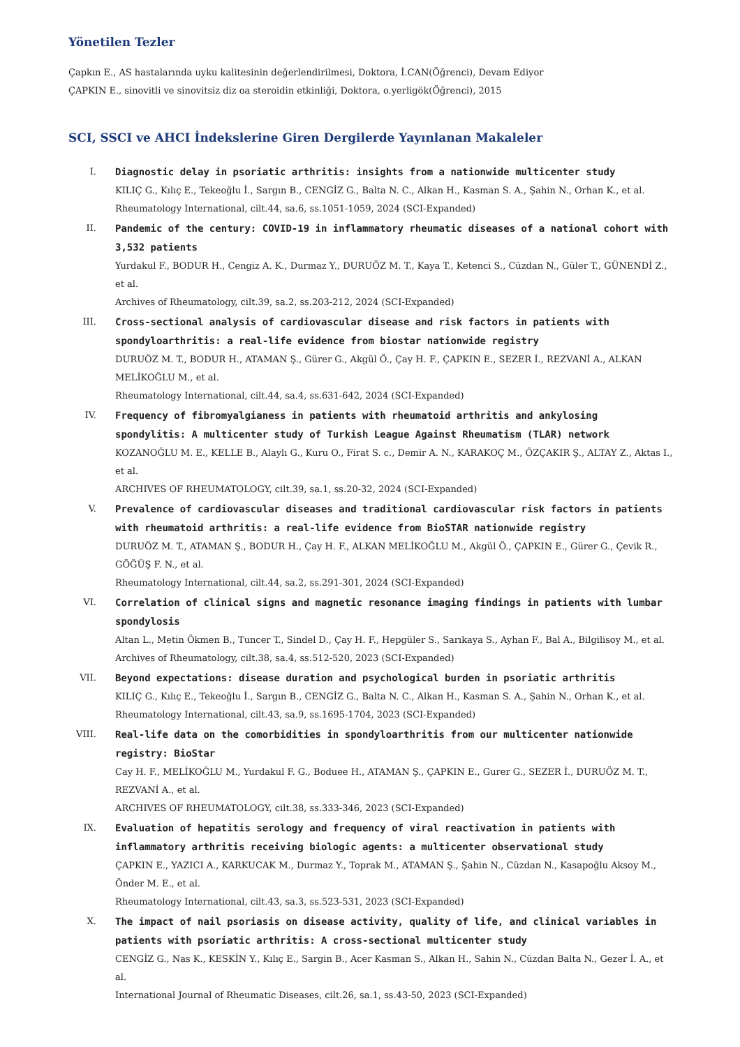Yönetilen Tezler
Çapkın E., AS hastalarında uyku kalitesinin değerlendirilmesi, Doktora, İ.CAN(Öğrenci), Devam Ediyor
ÇAPKIN E., sinovitli ve sinovitsiz diz oa steroidin etkinliği, Doktora, o.yerligök(Öğrenci), 2015
SCI, SSCI ve AHCI İndekslerine Giren Dergilerde Yayınlanan Makaleler
I. Diagnostic delay in psoriatic arthritis: insights from a nationwide multicenter study
KILIÇ G., Kılıç E., Tekeoğlu İ., Sargın B., CENGİZ G., Balta N. C., Alkan H., Kasman S. A., Şahin N., Orhan K., et al.
Rheumatology International, cilt.44, sa.6, ss.1051-1059, 2024 (SCI-Expanded)
II. Pandemic of the century: COVID-19 in inflammatory rheumatic diseases of a national cohort with 3,532 patients
Yurdakul F., BODUR H., Cengiz A. K., Durmaz Y., DURUÖZ M. T., Kaya T., Ketenci S., Cüzdan N., Güler T., GÜNENDİ Z., et al.
Archives of Rheumatology, cilt.39, sa.2, ss.203-212, 2024 (SCI-Expanded)
III. Cross-sectional analysis of cardiovascular disease and risk factors in patients with spondyloarthritis: a real-life evidence from biostar nationwide registry
DURUÖZ M. T., BODUR H., ATAMAN Ş., Gürer G., Akgül Ö., Çay H. F., ÇAPKIN E., SEZER İ., REZVANİ A., ALKAN MELİKOĞLU M., et al.
Rheumatology International, cilt.44, sa.4, ss.631-642, 2024 (SCI-Expanded)
IV. Frequency of fibromyalgianess in patients with rheumatoid arthritis and ankylosing spondylitis: A multicenter study of Turkish League Against Rheumatism (TLAR) network
KOZANOĞLU M. E., KELLE B., Alaylı G., Kuru O., Firat S. c., Demir A. N., KARAKOÇ M., ÖZÇAKIR Ş., ALTAY Z., Aktas I., et al.
ARCHIVES OF RHEUMATOLOGY, cilt.39, sa.1, ss.20-32, 2024 (SCI-Expanded)
V. Prevalence of cardiovascular diseases and traditional cardiovascular risk factors in patients with rheumatoid arthritis: a real-life evidence from BioSTAR nationwide registry
DURUÖZ M. T., ATAMAN Ş., BODUR H., Çay H. F., ALKAN MELİKOĞLU M., Akgül Ö., ÇAPKIN E., Gürer G., Çevik R., GÖĞÜŞ F. N., et al.
Rheumatology International, cilt.44, sa.2, ss.291-301, 2024 (SCI-Expanded)
VI. Correlation of clinical signs and magnetic resonance imaging findings in patients with lumbar spondylosis
Altan L., Metin Ökmen B., Tuncer T., Sindel D., Çay H. F., Hepgüler S., Sarıkaya S., Ayhan F., Bal A., Bilgilisoy M., et al.
Archives of Rheumatology, cilt.38, sa.4, ss.512-520, 2023 (SCI-Expanded)
VII. Beyond expectations: disease duration and psychological burden in psoriatic arthritis
KILIÇ G., Kılıç E., Tekeoğlu İ., Sargın B., CENGİZ G., Balta N. C., Alkan H., Kasman S. A., Şahin N., Orhan K., et al.
Rheumatology International, cilt.43, sa.9, ss.1695-1704, 2023 (SCI-Expanded)
VIII. Real-life data on the comorbidities in spondyloarthritis from our multicenter nationwide registry: BioStar
Cay H. F., MELİKOĞLU M., Yurdakul F. G., Boduee H., ATAMAN Ş., ÇAPKIN E., Gurer G., SEZER İ., DURUÖZ M. T., REZVANİ A., et al.
ARCHIVES OF RHEUMATOLOGY, cilt.38, ss.333-346, 2023 (SCI-Expanded)
IX. Evaluation of hepatitis serology and frequency of viral reactivation in patients with inflammatory arthritis receiving biologic agents: a multicenter observational study
ÇAPKIN E., YAZICI A., KARKUCAK M., Durmaz Y., Toprak M., ATAMAN Ş., Şahin N., Cüzdan N., Kasapoğlu Aksoy M., Önder M. E., et al.
Rheumatology International, cilt.43, sa.3, ss.523-531, 2023 (SCI-Expanded)
X. The impact of nail psoriasis on disease activity, quality of life, and clinical variables in patients with psoriatic arthritis: A cross-sectional multicenter study
CENGİZ G., Nas K., KESKİN Y., Kılıç E., Sargin B., Acer Kasman S., Alkan H., Sahin N., Cüzdan Balta N., Gezer İ. A., et al.
International Journal of Rheumatic Diseases, cilt.26, sa.1, ss.43-50, 2023 (SCI-Expanded)